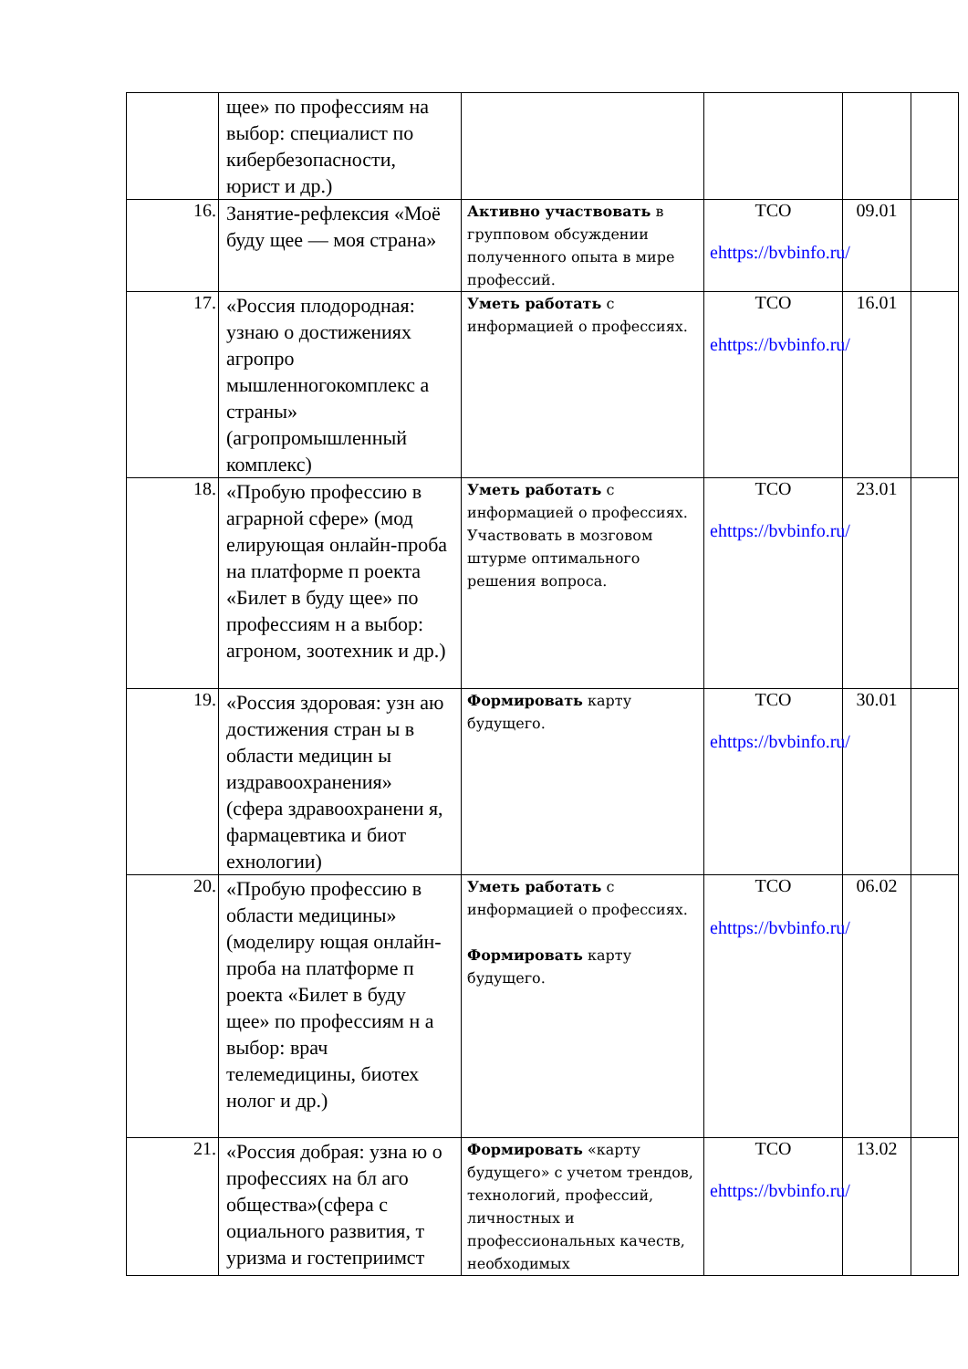| | щее» по профессиям на выбор: специалист по кибербезопасности, юрист и др.) | | | | |
| 16. | Занятие-рефлексия «Моё буду щее — моя страна» | Активно участвовать в групповом обсуждении полученного опыта в мире профессий. | ТСО ehttps://bvbinfo.ru/ | 09.01 | |
| 17. | «Россия плодородная: узнаю о достижениях агропро мышленногокомплекс а страны» (агропромышленный комплекс) | Уметь работать с информацией о профессиях. | ТСО ehttps://bvbinfo.ru/ | 16.01 | |
| 18. | «Пробую профессию в аграрной сфере» (мод елирующая онлайн-проба на платформе п роекта «Билет в буду щее» по профессиям н а выбор: агроном, зоотехник и др.) | Уметь работать с информацией о профессиях. Участвовать в мозговом штурме оптимального решения вопроса. | ТСО ehttps://bvbinfo.ru/ | 23.01 | |
| 19. | «Россия здоровая: узн аю достижения стран ы в области медицин ы издравоохранения» (сфера здравоохранени я, фармацевтика и биот ехнологии) | Формировать карту будущего. | ТСО ehttps://bvbinfo.ru/ | 30.01 | |
| 20. | «Пробую профессию в области медицины» (моделиру ющая онлайн-проба на платформе п роекта «Билет в буду щее» по профессиям н а выбор: врач телемедицины, биотех нолог и др.) | Уметь работать с информацией о профессиях. Формировать карту будущего. | ТСО ehttps://bvbinfo.ru/ | 06.02 | |
| 21. | «Россия добрая: узна ю о профессиях на бл аго общества»(сфера с оциального развития, т уризма и гостеприимст | Формировать «карту будущего» с учетом трендов, технологий, профессий, личностных и профессиональных качеств, необходимых | ТСО ehttps://bvbinfo.ru/ | 13.02 | |